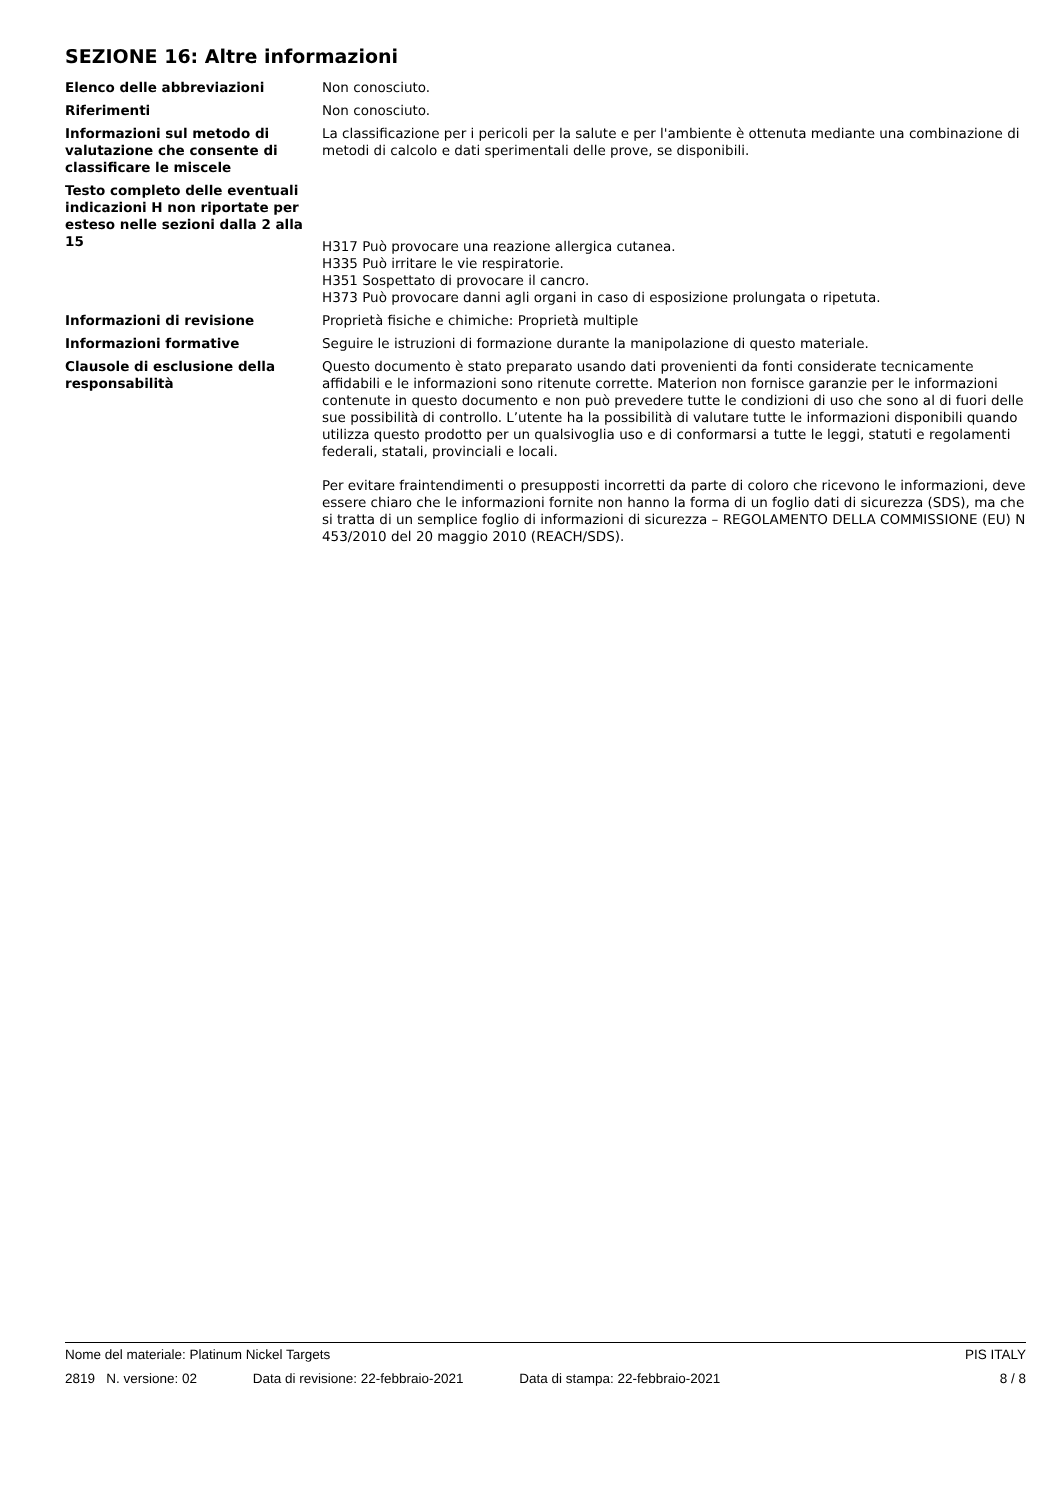SEZIONE 16: Altre informazioni
Elenco delle abbreviazioni Non conosciuto.
Riferimenti Non conosciuto.
Informazioni sul metodo di valutazione che consente di classificare le miscele
La classificazione per i pericoli per la salute e per l'ambiente è ottenuta mediante una combinazione di metodi di calcolo e dati sperimentali delle prove, se disponibili.
Testo completo delle eventuali indicazioni H non riportate per esteso nelle sezioni dalla 2 alla 15
H317 Può provocare una reazione allergica cutanea.
H335 Può irritare le vie respiratorie.
H351 Sospettato di provocare il cancro.
H373 Può provocare danni agli organi in caso di esposizione prolungata o ripetuta.
Informazioni di revisione Proprietà fisiche e chimiche: Proprietà multiple
Informazioni formative Seguire le istruzioni di formazione durante la manipolazione di questo materiale.
Clausole di esclusione della responsabilità
Questo documento è stato preparato usando dati provenienti da fonti considerate tecnicamente affidabili e le informazioni sono ritenute corrette. Materion non fornisce garanzie per le informazioni contenute in questo documento e non può prevedere tutte le condizioni di uso che sono al di fuori delle sue possibilità di controllo. L’utente ha la possibilità di valutare tutte le informazioni disponibili quando utilizza questo prodotto per un qualsivoglia uso e di conformarsi a tutte le leggi, statuti e regolamenti federali, statali, provinciali e locali.
Per evitare fraintendimenti o presupposti incorretti da parte di coloro che ricevono le informazioni, deve essere chiaro che le informazioni fornite non hanno la forma di un foglio dati di sicurezza (SDS), ma che si tratta di un semplice foglio di informazioni di sicurezza – REGOLAMENTO DELLA COMMISSIONE (EU) N 453/2010 del 20 maggio 2010 (REACH/SDS).
Nome del materiale: Platinum Nickel Targets PIS ITALY
2819 N. versione: 02 Data di revisione: 22-febbraio-2021 Data di stampa: 22-febbraio-2021 8 / 8